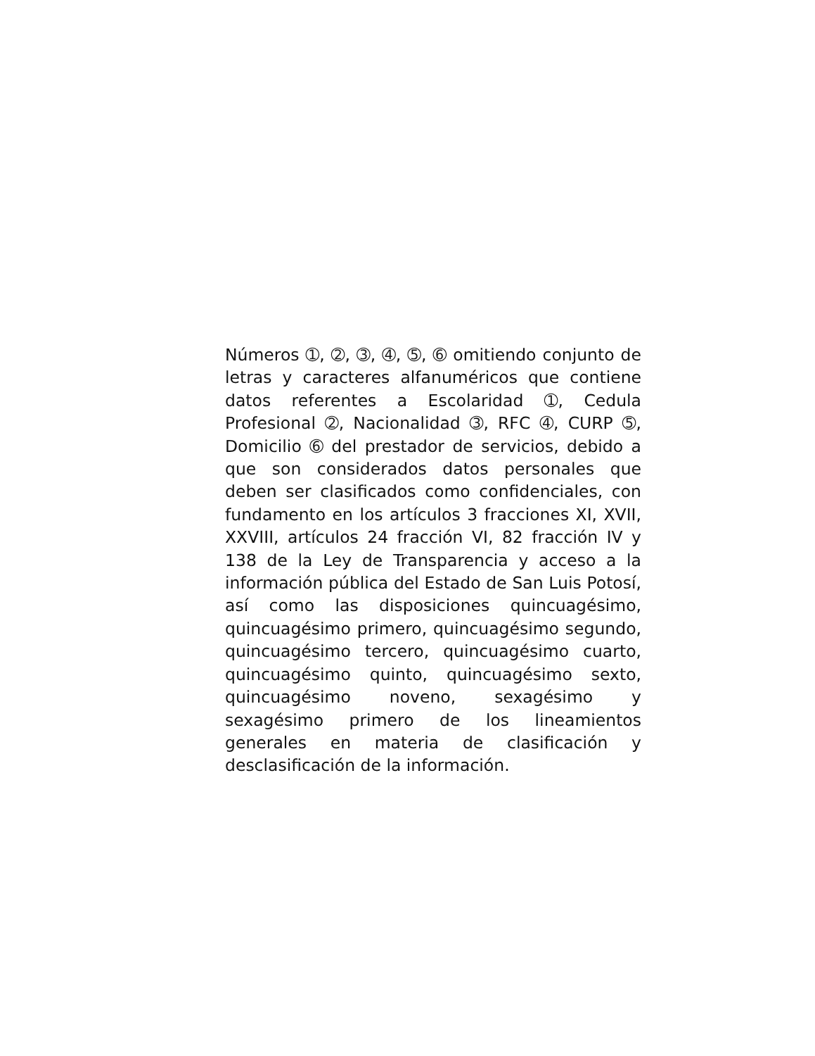Números ➀, ➁, ➂, ➃, ➄, ➅ omitiendo conjunto de letras y caracteres alfanuméricos que contiene datos referentes a Escolaridad ➀, Cedula Profesional ➁, Nacionalidad ➂, RFC ➃, CURP ➄, Domicilio ➅ del prestador de servicios, debido a que son considerados datos personales que deben ser clasificados como confidenciales, con fundamento en los artículos 3 fracciones XI, XVII, XXVIII, artículos 24 fracción VI, 82 fracción IV y 138 de la Ley de Transparencia y acceso a la información pública del Estado de San Luis Potosí, así como las disposiciones quincuagésimo, quincuagésimo primero, quincuagésimo segundo, quincuagésimo tercero, quincuagésimo cuarto, quincuagésimo quinto, quincuagésimo sexto, quincuagésimo noveno, sexagésimo y sexagésimo primero de los lineamientos generales en materia de clasificación y desclasificación de la información.